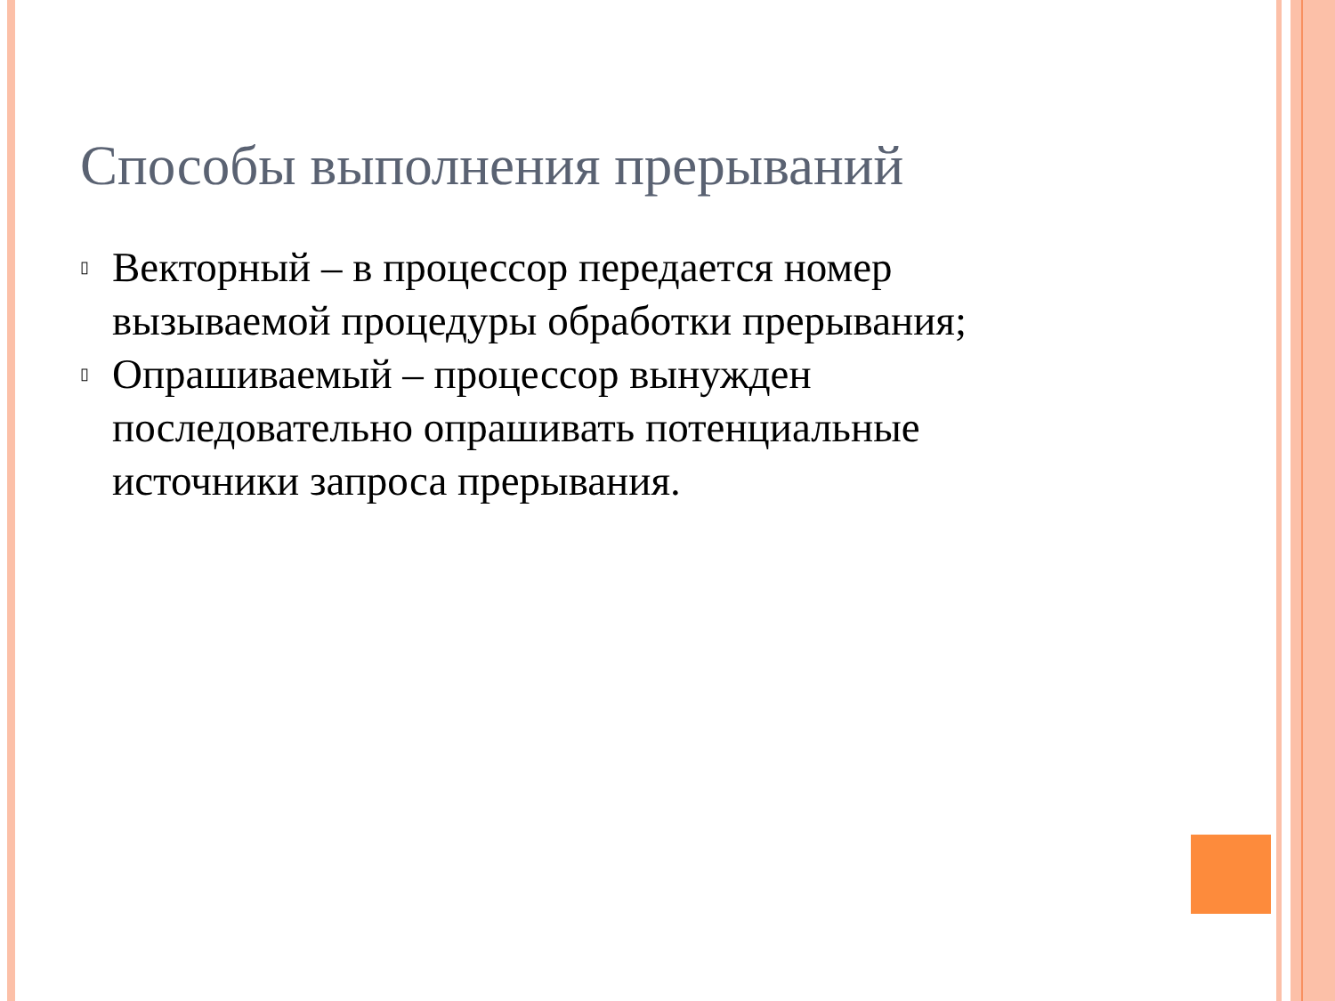Способы выполнения прерываний
▯ Векторный – в процессор передается номер вызываемой процедуры обработки прерывания;
▯ Опрашиваемый – процессор вынужден последовательно опрашивать потенциальные источники запроса прерывания.